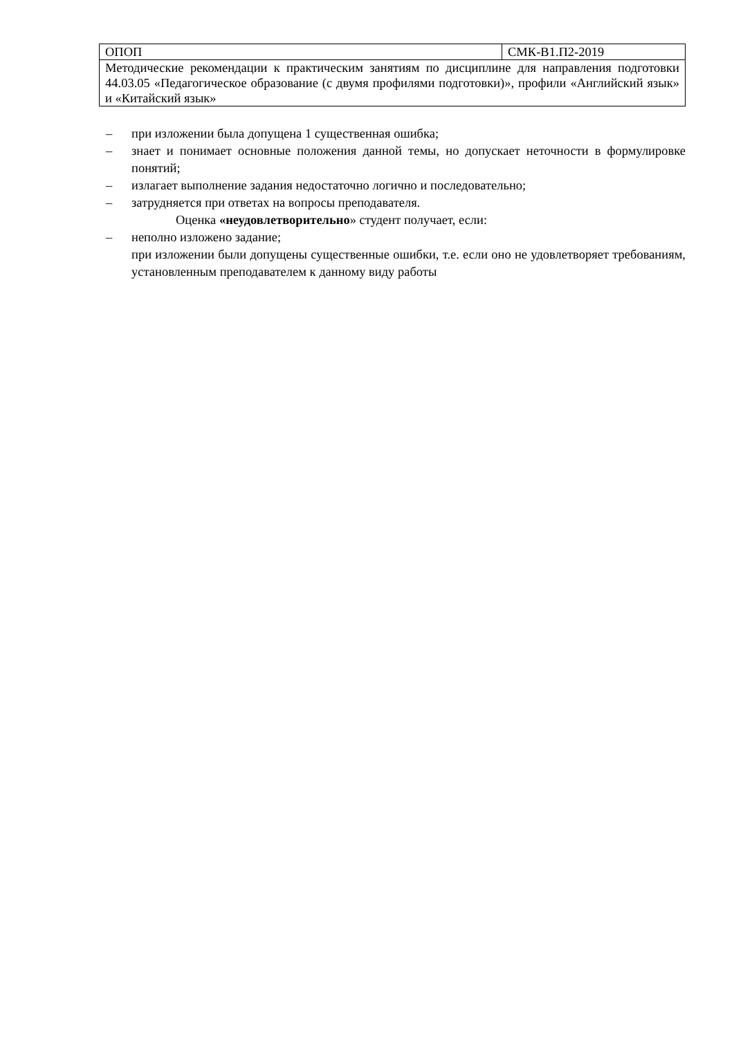| ОПОП | СМК-В1.П2-2019 |
| Методические рекомендации к практическим занятиям по дисциплине для направления подготовки 44.03.05 «Педагогическое образование (с двумя профилями подготовки)», профили «Английский язык» и «Китайский язык» | |
– при изложении была допущена 1 существенная ошибка;
– знает и понимает основные положения данной темы, но допускает неточности в формулировке понятий;
– излагает выполнение задания недостаточно логично и последовательно;
– затрудняется при ответах на вопросы преподавателя.
Оценка «неудовлетворительно» студент получает, если:
– неполно изложено задание;
при изложении были допущены существенные ошибки, т.е. если оно не удовлетворяет требованиям, установленным преподавателем к данному виду работы